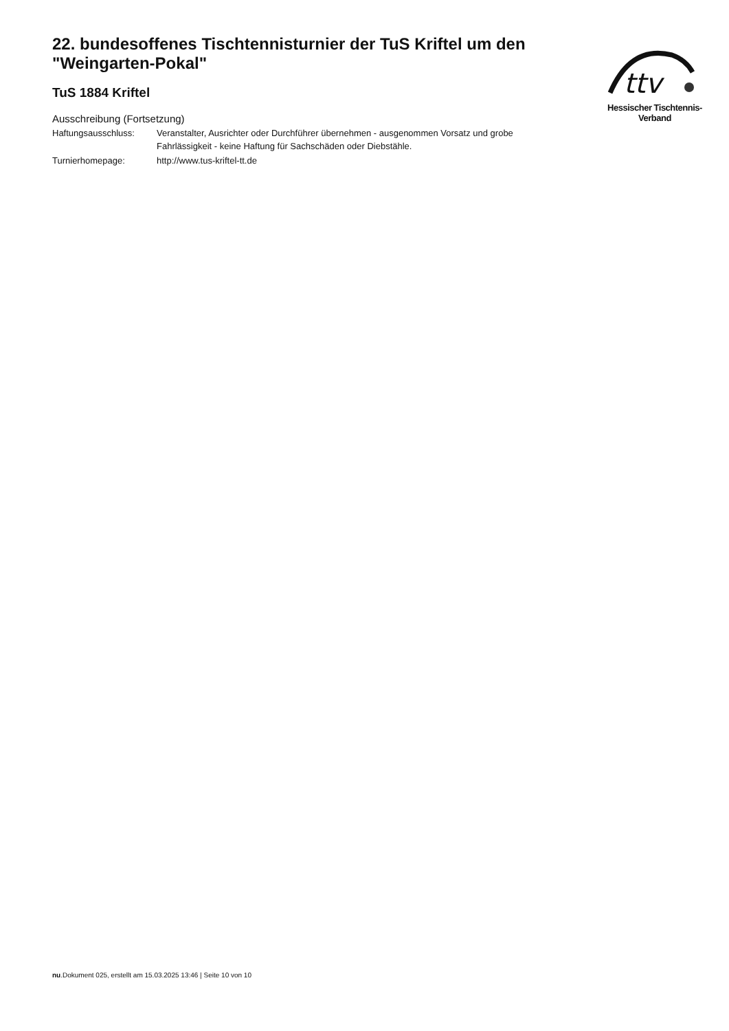ttv
Hessischer Tischtennis-Verband
22. bundesoffenes Tischtennisturnier der TuS Kriftel um den "Weingarten-Pokal"
TuS 1884 Kriftel
Ausschreibung (Fortsetzung)
| Haftungsausschluss: | Veranstalter, Ausrichter oder Durchführer übernehmen - ausgenommen Vorsatz und grobe Fahrlässigkeit - keine Haftung für Sachschäden oder Diebstähle. |
| Turnierhomepage: | http://www.tus-kriftel-tt.de |
nu.Dokument 025, erstellt am 15.03.2025 13:46 | Seite 10 von 10